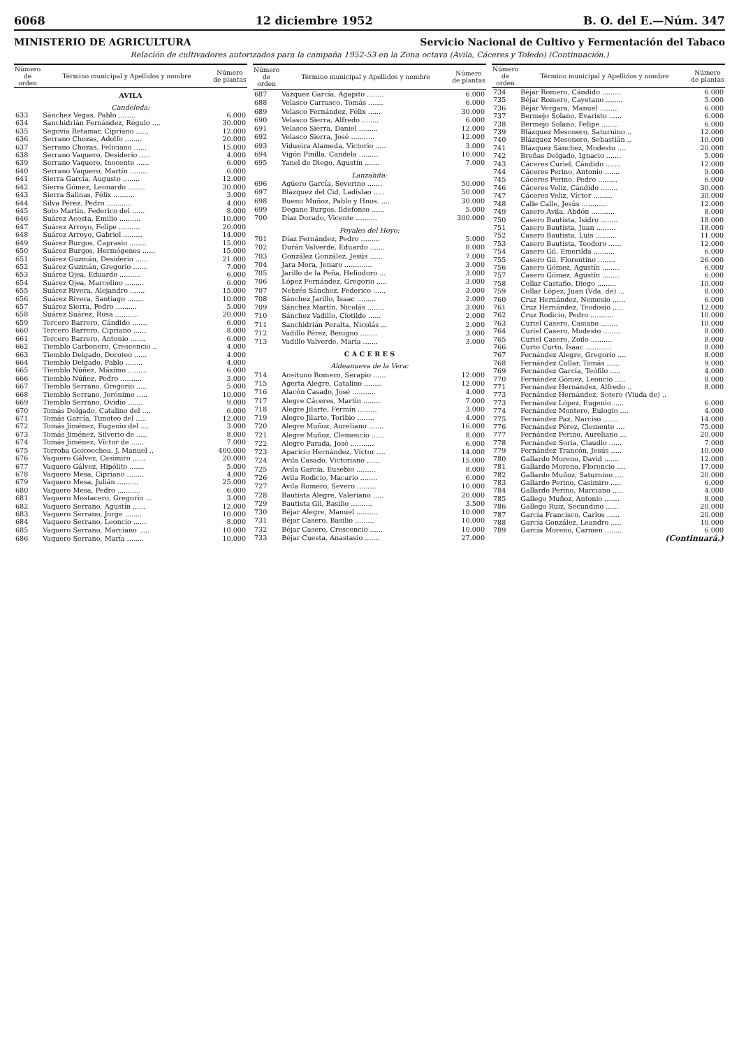6068 12 diciembre 1952 B. O. del E.—Núm. 347
MINISTERIO DE AGRICULTURA Servicio Nacional de Cultivo y Fermentación del Tabaco
Relación de cultivadores autorizados para la campaña 1952-53 en la Zona octava (Avila, Cáceres y Toledo) (Continuación.)
| Número de orden | Término municipal y Apellidos y nombre | Número de plantas |
| --- | --- | --- |
| AVILA | | |
| Candeleda: | | |
| 633 | Sánchez Vegas, Pablo ........ | 6.000 |
| 634 | Sanchidrián Fernández, Régulo .... | 30.000 |
| 635 | Segovia Retamar, Cipriano ...... | 12.000 |
| 636 | Serrano Chozas, Adolfo ........ | 20.000 |
| 637 | Serrano Chozas, Feliciano ...... | 15.000 |
| 638 | Serrano Vaquero, Desiderio ..... | 4.000 |
| 639 | Serrano Vaquero, Inocente ...... | 6.000 |
| 640 | Serrano Vaquero, Martín ........ | 6.000 |
| 641 | Sierra García, Augusto ........ | 12.000 |
| 642 | Sierra Gómez, Leonardo ........ | 30.000 |
| 643 | Sierra Salinas, Félix .......... | 3.000 |
| 644 | Silva Pérez, Pedro ............ | 4.000 |
| 645 | Soto Martín, Federico del ...... | 8.000 |
| 646 | Suárez Acosta, Emilio .......... | 10.000 |
| 647 | Suárez Arroyo, Felipe .......... | 20.000 |
| 648 | Suárez Arroyo, Gabriel ......... | 14.000 |
| 649 | Suárez Burgos, Caprasio ........ | 15.000 |
| 650 | Suárez Burgos, Hermógenes ...... | 15.000 |
| 651 | Suárez Guzmán, Desiderio ...... | 21.000 |
| 652 | Suárez Guzmán, Gregorio ....... | 7.000 |
| 653 | Suárez Ojea, Eduardo .......... | 6.000 |
| 654 | Suárez Ojea, Marcelino ......... | 6.000 |
| 655 | Suárez Rivera, Alejandro ....... | 15.000 |
| 656 | Suárez Rivera, Santiago ........ | 10.000 |
| 657 | Suárez Sierra, Pedro .......... | 5.000 |
| 658 | Suárez Suárez, Rosa ........... | 20.000 |
| 659 | Tercero Barrero, Cándido ....... | 6.000 |
| 660 | Tercero Barrero, Cipriano ...... | 8.000 |
| 661 | Tercero Barrero, Antonio ....... | 6.000 |
| 662 | Tiemblo Carbonero, Crescencio .. | 4.000 |
| 663 | Tiemblo Delgado, Doroteo ...... | 4.000 |
| 664 | Tiemblo Delgado, Pablo ........ | 4.000 |
| 665 | Tiemblo Núñez, Máximo ......... | 6.000 |
| 666 | Tiemblo Núñez, Pedro .......... | 3.000 |
| 667 | Tiemblo Serrano, Gregorio ..... | 5.000 |
| 668 | Tiemblo Serrano, Jerónimo ..... | 10.000 |
| 669 | Tiemblo Serrano, Ovidio ....... | 9.000 |
| 670 | Tomás Delgado, Catalino del .... | 6.000 |
| 671 | Tomás García, Timoteo del ..... | 12.000 |
| 672 | Tomás Jiménez, Eugenio del .... | 3.000 |
| 673 | Tomás Jiménez, Silverio de ..... | 8.000 |
| 674 | Tomás Jiménez, Víctor de ...... | 7.000 |
| 675 | Torroba Goicoechea, J. Manuel .. | 400.000 |
| 676 | Vaquero Gálvez, Casimiro ...... | 20.000 |
| 677 | Vaquero Gálvez, Hipólito ....... | 5.000 |
| 678 | Vaquero Mesa, Cipriano ........ | 4.000 |
| 679 | Vaquero Mesa, Julián .......... | 25.000 |
| 680 | Vaquero Mesa, Pedro ........... | 6.000 |
| 681 | Vaquero Mostacero, Gregorio ... | 3.000 |
| 682 | Vaquero Serrano, Agustín ...... | 12.000 |
| 683 | Vaquero Serrano, Jorge ........ | 10.000 |
| 684 | Vaquero Serrano, Leoncio ...... | 8.000 |
| 685 | Vaquero Serrano, Marciano ..... | 10.000 |
| 686 | Vaquero Serrano, María ........ | 10.000 |
| Número de orden | Término municipal y Apellidos y nombre | Número de plantas |
| --- | --- | --- |
| 687 | Vázquez García, Agapito ........ | 6.000 |
| 688 | Velasco Carrasco, Tomás ....... | 6.000 |
| 689 | Velasco Fernández, Félix ...... | 30.000 |
| 690 | Velasco Sierra, Alfredo ........ | 6.000 |
| 691 | Velasco Sierra, Daniel ......... | 12.000 |
| 692 | Velasco Sierra, José ........... | 12.000 |
| 693 | Vidueira Alameda, Victorio ..... | 3.000 |
| 694 | Vigón Pinilla, Candela ......... | 10.000 |
| 695 | Yanel de Diego, Agustín ....... | 7.000 |
| Lanzahita: | | |
| 696 | Agüero García, Severino ....... | 50.000 |
| 697 | Blázquez del Cid, Ladislao ..... | 50.000 |
| 698 | Bueno Muñoz, Pablo y Hnos. .... | 30.000 |
| 699 | Degano Burgos, Ildefonso ...... | 5.000 |
| 700 | Díaz Dorado, Vicente .......... | 300.000 |
| Poyales del Hoyo: | | |
| 701 | Díaz Fernández, Pedro ......... | 5.000 |
| 702 | Durán Valverde, Eduardo ....... | 8.000 |
| 703 | González González, Jesús ...... | 7.000 |
| 704 | Jara Mora, Jenaro ............. | 3.000 |
| 705 | Jarillo de la Peña, Heliodoro ... | 3.000 |
| 706 | López Fernández, Gregorio ..... | 3.000 |
| 707 | Nebrés Sánchez, Federico ...... | 3.000 |
| 708 | Sánchez Jarillo, Isaac ......... | 2.000 |
| 709 | Sánchez Martín, Nicolás ........ | 3.000 |
| 710 | Sánchez Vadillo, Clotilde ...... | 2.000 |
| 711 | Sanchidrián Peralta, Nicolás ... | 2.000 |
| 712 | Vadillo Pérez, Benigno ........ | 3.000 |
| 713 | Vadillo Valverde, María ....... | 3.000 |
| C A C E R E S | | |
| Aldeanueva de la Vera: | | |
| 714 | Aceituno Romero, Serapio ...... | 12.000 |
| 715 | Agerta Alegre, Catalino ........ | 12.000 |
| 716 | Alacón Casado, José ........... | 4.000 |
| 717 | Alegre Cáceres, Martín ........ | 7.000 |
| 718 | Alegre Jilarte, Fermín ......... | 3.000 |
| 719 | Alegre Jilarte, Toribio ........ | 4.000 |
| 720 | Alegre Muñoz, Aureliano ....... | 16.000 |
| 721 | Alegre Muñoz, Clemencio ...... | 8.000 |
| 722 | Alegre Parada, José ........... | 6.000 |
| 723 | Aparicio Hernández, Víctor .... | 14.000 |
| 724 | Avila Casado, Victoriano ...... | 15.000 |
| 725 | Avila García, Eusebio ......... | 8.000 |
| 726 | Avila Rodicio, Macario ........ | 6.000 |
| 727 | Avila Romero, Severo ......... | 10.000 |
| 728 | Bautista Alegre, Valeriano ..... | 20.000 |
| 729 | Bautista Gil, Basilio .......... | 3.500 |
| 730 | Béjar Alegre, Manuel .......... | 10.000 |
| 731 | Béjar Casero, Basilio ......... | 10.000 |
| 732 | Béjar Casero, Crescencio ...... | 10.000 |
| 733 | Béjar Cuesta, Anastasio ....... | 27.000 |
| Número de orden | Término municipal y Apellidos y nombre | Número de plantas |
| --- | --- | --- |
| 734 | Béjar Romero, Cándido ......... | 6.000 |
| 735 | Béjar Romero, Cayetano ........ | 5.000 |
| 736 | Béjar Vergara, Manuel ......... | 6.000 |
| 737 | Bermejo Solano, Evaristo ...... | 6.000 |
| 738 | Bermejo Solano, Felipe ........ | 6.000 |
| 739 | Blázquez Mesonero, Saturnino .. | 12.000 |
| 740 | Blázquez Mesonero, Sebastián .. | 10.000 |
| 741 | Blázquez Sánchez, Modesto .... | 20.000 |
| 742 | Breñas Delgado, Ignacio ....... | 5.000 |
| 743 | Cáceres Curiel, Cándido ....... | 12.000 |
| 744 | Cáceres Perino, Antonio ....... | 9.000 |
| 745 | Cáceres Perino, Pedro ......... | 6.000 |
| 746 | Cáceres Veliz, Cándido ........ | 30.000 |
| 747 | Cáceres Veliz, Víctor ......... | 30.000 |
| 748 | Calle Calle, Jesús ............ | 12.000 |
| 749 | Casero Avila, Abdón ........... | 8.000 |
| 750 | Casero Bautista, Isidro ........ | 18.000 |
| 751 | Casero Bautista, Juan ......... | 18.000 |
| 752 | Casero Bautista, Luis .......... | 11.000 |
| 753 | Casero Bautista, Teodoro ...... | 12.000 |
| 754 | Casero Gil, Emerilda .......... | 6.000 |
| 755 | Casero Gil, Florentino ........ | 26.000 |
| 756 | Casero Gómez, Agustín ........ | 6.000 |
| 757 | Casero Gómez, Agustín ........ | 6.000 |
| 758 | Collar Castaño, Diego ......... | 10.000 |
| 759 | Collar López, Juan (Vda. de) ... | 8.000 |
| 760 | Cruz Hernández, Nemesio ...... | 6.000 |
| 761 | Cruz Hernández, Teodosio ..... | 12.000 |
| 762 | Cruz Rodicio, Pedro ........... | 10.000 |
| 763 | Curiel Casero, Casiano ........ | 10.000 |
| 764 | Curiel Casero, Modesto ........ | 8.000 |
| 765 | Curiel Casero, Zoilo .......... | 8.000 |
| 766 | Curto Curto, Isaac ............ | 8.000 |
| 767 | Fernández Alegre, Gregorio .... | 8.000 |
| 768 | Fernández Collar, Tomás ...... | 9.000 |
| 769 | Fernández García, Teófilo ..... | 4.000 |
| 770 | Fernández Gómez, Leoncio ..... | 8.000 |
| 771 | Fernández Hernández, Alfredo .. | 8.000 |
| 773 | Fernández Hernández, Sotero (Viuda de) .. | |
| 773 | Fernández López, Eugenio ..... | 6.000 |
| 774 | Fernández Montero, Eulogio .... | 4.000 |
| 775 | Fernández Paz, Narciso ....... | 14.000 |
| 776 | Fernández Pérez, Clemente .... | 75.000 |
| 777 | Fernández Perino, Aureliano ... | 20.000 |
| 778 | Fernández Soria, Claudio ...... | 7.000 |
| 779 | Fernández Trancón, Jesús ..... | 10.000 |
| 780 | Gallardo Moreno, David ....... | 12.000 |
| 781 | Gallardo Moreno, Florencio .... | 17.000 |
| 782 | Gallardo Muñoz, Saturnino .... | 20.000 |
| 783 | Gallardo Perino, Casimiro ..... | 6.000 |
| 784 | Gallardo Perino, Marciano ..... | 4.000 |
| 785 | Gallego Muñoz, Antonio ....... | 8.000 |
| 786 | Gallego Ruiz, Secundino ...... | 20.000 |
| 787 | García Francisco, Carlos ...... | 20.000 |
| 788 | García González, Leandro ..... | 10.000 |
| 789 | García Moreno, Carmen ........ | 6.000 |
| (Continuará.) | | |